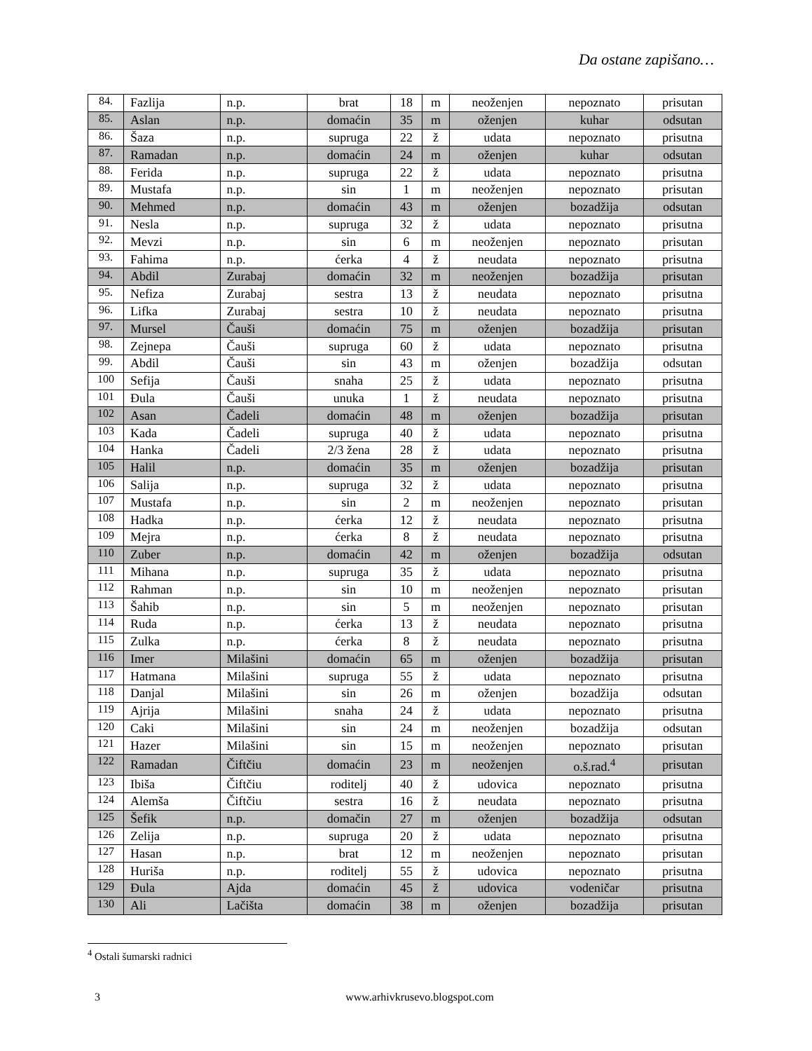Da ostane zapišano…
| 84. | Fazlija | n.p. | brat | 18 | m | neoženjen | nepoznato | prisutan |
| 85. | Aslan | n.p. | domaćin | 35 | m | oženjen | kuhar | odsutan |
| 86. | Šaza | n.p. | supruga | 22 | ž | udata | nepoznato | prisutna |
| 87. | Ramadan | n.p. | domaćin | 24 | m | oženjen | kuhar | odsutan |
| 88. | Ferida | n.p. | supruga | 22 | ž | udata | nepoznato | prisutna |
| 89. | Mustafa | n.p. | sin | 1 | m | neoženjen | nepoznato | prisutan |
| 90. | Mehmed | n.p. | domaćin | 43 | m | oženjen | bozadžija | odsutan |
| 91. | Nesla | n.p. | supruga | 32 | ž | udata | nepoznato | prisutna |
| 92. | Mevzi | n.p. | sin | 6 | m | neoženjen | nepoznato | prisutan |
| 93. | Fahima | n.p. | ćerka | 4 | ž | neudata | nepoznato | prisutna |
| 94. | Abdil | Zurabaj | domaćin | 32 | m | neoženjen | bozadžija | prisutan |
| 95. | Nefiza | Zurabaj | sestra | 13 | ž | neudata | nepoznato | prisutna |
| 96. | Lifka | Zurabaj | sestra | 10 | ž | neudata | nepoznato | prisutna |
| 97. | Mursel | Čauši | domaćin | 75 | m | oženjen | bozadžija | prisutan |
| 98. | Zejnepa | Čauši | supruga | 60 | ž | udata | nepoznato | prisutna |
| 99. | Abdil | Čauši | sin | 43 | m | oženjen | bozadžija | odsutan |
| 100 | Sefija | Čauši | snaha | 25 | ž | udata | nepoznato | prisutna |
| 101 | Đula | Čauši | unuka | 1 | ž | neudata | nepoznato | prisutna |
| 102 | Asan | Čadeli | domaćin | 48 | m | oženjen | bozadžija | prisutan |
| 103 | Kada | Čadeli | supruga | 40 | ž | udata | nepoznato | prisutna |
| 104 | Hanka | Čadeli | 2/3 žena | 28 | ž | udata | nepoznato | prisutna |
| 105 | Halil | n.p. | domaćin | 35 | m | oženjen | bozadžija | prisutan |
| 106 | Salija | n.p. | supruga | 32 | ž | udata | nepoznato | prisutna |
| 107 | Mustafa | n.p. | sin | 2 | m | neoženjen | nepoznato | prisutan |
| 108 | Hadka | n.p. | ćerka | 12 | ž | neudata | nepoznato | prisutna |
| 109 | Mejra | n.p. | ćerka | 8 | ž | neudata | nepoznato | prisutna |
| 110 | Zuber | n.p. | domaćin | 42 | m | oženjen | bozadžija | odsutan |
| 111 | Mihana | n.p. | supruga | 35 | ž | udata | nepoznato | prisutna |
| 112 | Rahman | n.p. | sin | 10 | m | neoženjen | nepoznato | prisutan |
| 113 | Šahib | n.p. | sin | 5 | m | neoženjen | nepoznato | prisutan |
| 114 | Ruda | n.p. | ćerka | 13 | ž | neudata | nepoznato | prisutna |
| 115 | Zulka | n.p. | ćerka | 8 | ž | neudata | nepoznato | prisutna |
| 116 | Imer | Milašini | domaćin | 65 | m | oženjen | bozadžija | prisutan |
| 117 | Hatmana | Milašini | supruga | 55 | ž | udata | nepoznato | prisutna |
| 118 | Danjal | Milašini | sin | 26 | m | oženjen | bozadžija | odsutan |
| 119 | Ajrija | Milašini | snaha | 24 | ž | udata | nepoznato | prisutna |
| 120 | Caki | Milašini | sin | 24 | m | neoženjen | bozadžija | odsutan |
| 121 | Hazer | Milašini | sin | 15 | m | neoženjen | nepoznato | prisutan |
| 122 | Ramadan | Čiftčiu | domaćin | 23 | m | neoženjen | o.š.rad.<sup>4</sup> | prisutan |
| 123 | Ibiša | Čiftčiu | roditelj | 40 | ž | udovica | nepoznato | prisutna |
| 124 | Alemša | Čiftčiu | sestra | 16 | ž | neudata | nepoznato | prisutna |
| 125 | Šefik | n.p. | domačin | 27 | m | oženjen | bozadžija | odsutan |
| 126 | Zelija | n.p. | supruga | 20 | ž | udata | nepoznato | prisutna |
| 127 | Hasan | n.p. | brat | 12 | m | neoženjen | nepoznato | prisutan |
| 128 | Huriša | n.p. | roditelj | 55 | ž | udovica | nepoznato | prisutna |
| 129 | Đula | Ajda | domaćin | 45 | ž | udovica | vodeničar | prisutna |
| 130 | Ali | Lačišta | domaćin | 38 | m | oženjen | bozadžija | prisutan |
<sup>4</sup> Ostali šumarski radnici
3 www.arhivkrusevo.blogspot.com